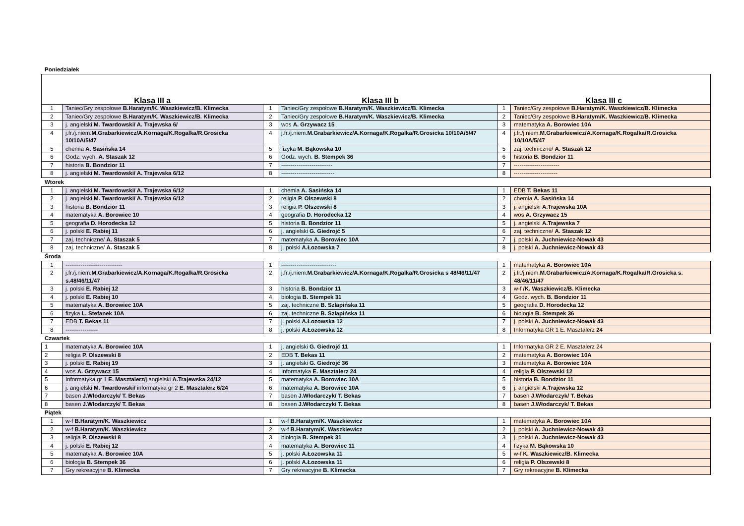Poniedziałek
| Klasa III a | | Klasa III b | | Klasa III c | |
| 1 | Taniec/Gry zespołowe B.Haratym/K. Waszkiewicz/B. Klimecka | 1 | Taniec/Gry zespołowe B.Haratym/K. Waszkiewicz/B. Klimecka | 1 | Taniec/Gry zespołowe B.Haratym/K. Waszkiewicz/B. Klimecka |
| 2 | Taniec/Gry zespołowe B.Haratym/K. Waszkiewicz/B. Klimecka | 2 | Taniec/Gry zespołowe B.Haratym/K. Waszkiewicz/B. Klimecka | 2 | Taniec/Gry zespołowe B.Haratym/K. Waszkiewicz/B. Klimecka |
| 3 | j. angielski M. Twardowski/ A. Trajewska 6/ | 3 | wos A. Grzywacz 15 | 3 | matematyka A. Borowiec 10A |
| 4 | j.fr./j.niem. M.Grabarkiewicz/A.Kornaga/K.Rogalka/R.Grosicka 10/10A/5/47 | 4 | j.fr./j.niem. M.Grabarkiewicz/A.Kornaga/K.Rogalka/R.Grosicka 10/10A/5/47 | 4 | j.fr./j.niem. M.Grabarkiewicz/A.Kornaga/K.Rogalka/R.Grosicka 10/10A/5/47 |
| 5 | chemia A. Sasińska 14 | 5 | fizyka M. Bąkowska 10 | 5 | zaj. techniczne/ A. Staszak 12 |
| 6 | Godz. wych. A. Staszak 12 | 6 | Godz. wych. B. Stempek 36 | 6 | historia B. Bondzior 11 |
| 7 | historia B. Bondzior 11 | 7 | --------------------------- | 7 | ------------------------ |
| 8 | j. angielski M. Twardowski/ A. Trajewska 6/12 | 8 | ---------------------------- | 8 | ----------------------- |
Wtorek
| 1 | j. angielski M. Twardowski/ A. Trajewska 6/12 | 1 | chemia A. Sasińska 14 | 1 | EDB T. Bekas 11 |
| 2 | j. angielski M. Twardowski/ A. Trajewska 6/12 | 2 | religia P. Olszewski 8 | 2 | chemia A. Sasińska 14 |
| 3 | historia B. Bondzior 11 | 3 | religia P. Olszewski 8 | 3 | j. angielski A.Trajewska 10A |
| 4 | matematyka A. Borowiec 10 | 4 | geografia D. Horodecka 12 | 4 | wos A. Grzywacz 15 |
| 5 | geografia D. Horodecka 12 | 5 | historia B. Bondzior 11 | 5 | j. angielski A.Trajewska 7 |
| 6 | j. polski E. Rabiej 11 | 6 | j. angielski G. Giedrojć 5 | 6 | zaj. techniczne/ A. Staszak 12 |
| 7 | zaj. techniczne/ A. Staszak 5 | 7 | matematyka A. Borowiec 10A | 7 | j. polski A. Juchniewicz-Nowak 43 |
| 8 | zaj. techniczne/ A. Staszak 5 | 8 | j. polski A.Łozowska 7 | 8 | j. polski A. Juchniewicz-Nowak 43 |
Środa
| 1 | ------------------------------ | 1 | ----------------------------- | 1 | matematyka A. Borowiec 10A |
| 2 | j.fr./j.niem. M.Grabarkiewicz/A.Kornaga/K.Rogalka/R.Grosicka s.48/46/11/47 | 2 | j.fr./j.niem. M.Grabarkiewicz/A.Kornaga/K.Rogalka/R.Grosicka s 48/46/11/47 | 2 | j.fr./j.niem. M.Grabarkiewicz/A.Kornaga/K.Rogalka/R.Grosicka s. 48/46/11/47 |
| 3 | j. polski E. Rabiej 12 | 3 | historia B. Bondzior 11 | 3 | w-f /K. Waszkiewicz/B. Klimecka |
| 4 | j. polski E. Rabiej 10 | 4 | biologia B. Stempek 31 | 4 | Godz. wych. B. Bondzior 11 |
| 5 | matematyka A. Borowiec 10A | 5 | zaj. techniczne B. Szlapińska 11 | 5 | geografia D. Horodecka 12 |
| 6 | fizyka L. Stefanek 10A | 6 | zaj. techniczne B. Szlapińska 11 | 6 | biologia B. Stempek 36 |
| 7 | EDB T. Bekas 11 | 7 | j. polski A.Łozowska 12 | 7 | j. polski A. Juchniewicz-Nowak 43 |
| 8 | ----------------- | 8 | j. polski A.Łozowska 12 | 8 | Informatyka GR 1 E. Masztalerz 24 |
Czwartek
| 1 | matematyka A. Borowiec 10A | 1 | j. angielski G. Giedrojć 11 | 1 | Informatyka GR 2 E. Masztalerz 24 |
| 2 | religia P. Olszewski 8 | 2 | EDB T. Bekas 11 | 2 | matematyka A. Borowiec 10A |
| 3 | j. polski E. Rabiej 19 | 3 | j. angielski G. Giedrojć 36 | 3 | matematyka A. Borowiec 10A |
| 4 | wos A. Grzywacz 15 | 4 | Informatyka E. Masztalerz 24 | 4 | religia P. Olszewski 12 |
| 5 | Informatyka gr 1 E. Masztalerz/ j.angielski A.Trajewska 24/12 | 5 | matematyka A. Borowiec 10A | 5 | historia B. Bondzior 11 |
| 6 | j. angielski M. Twardowski/ informatyka gr 2 E. Masztalerz 6/24 | 6 | matematyka A. Borowiec 10A | 6 | j. angielski A.Trajewska 12 |
| 7 | basen J.Włodarczyk/ T. Bekas | 7 | basen J.Włodarczyk/ T. Bekas | 7 | basen J.Włodarczyk/ T. Bekas |
| 8 | basen J.Włodarczyk/ T. Bekas | 8 | basen J.Włodarczyk/ T. Bekas | 8 | basen J.Włodarczyk/ T. Bekas |
Piątek
| 1 | w-f B.Haratym/K. Waszkiewicz | 1 | w-f B.Haratym/K. Waszkiewicz | 1 | matematyka A. Borowiec 10A |
| 2 | w-f B.Haratym/K. Waszkiewicz | 2 | w-f B.Haratym/K. Waszkiewicz | 2 | j. polski A. Juchniewicz-Nowak 43 |
| 3 | religia P. Olszewski 8 | 3 | biologia B. Stempek 31 | 3 | j. polski A. Juchniewicz-Nowak 43 |
| 4 | j. polski E. Rabiej 12 | 4 | matematyka A. Borowiec 11 | 4 | fizyka M. Bąkowska 10 |
| 5 | matematyka A. Borowiec 10A | 5 | j. polski A.Łozowska 11 | 5 | w-f K. Waszkiewicz/B. Klimecka |
| 6 | biologia B. Stempek 36 | 6 | j. polski A.Łozowska 11 | 6 | religia P. Olszewski 8 |
| 7 | Gry rekreacyjne B. Klimecka | 7 | Gry rekreacyjne B. Klimecka | 7 | Gry rekreacyjne B. Klimecka |